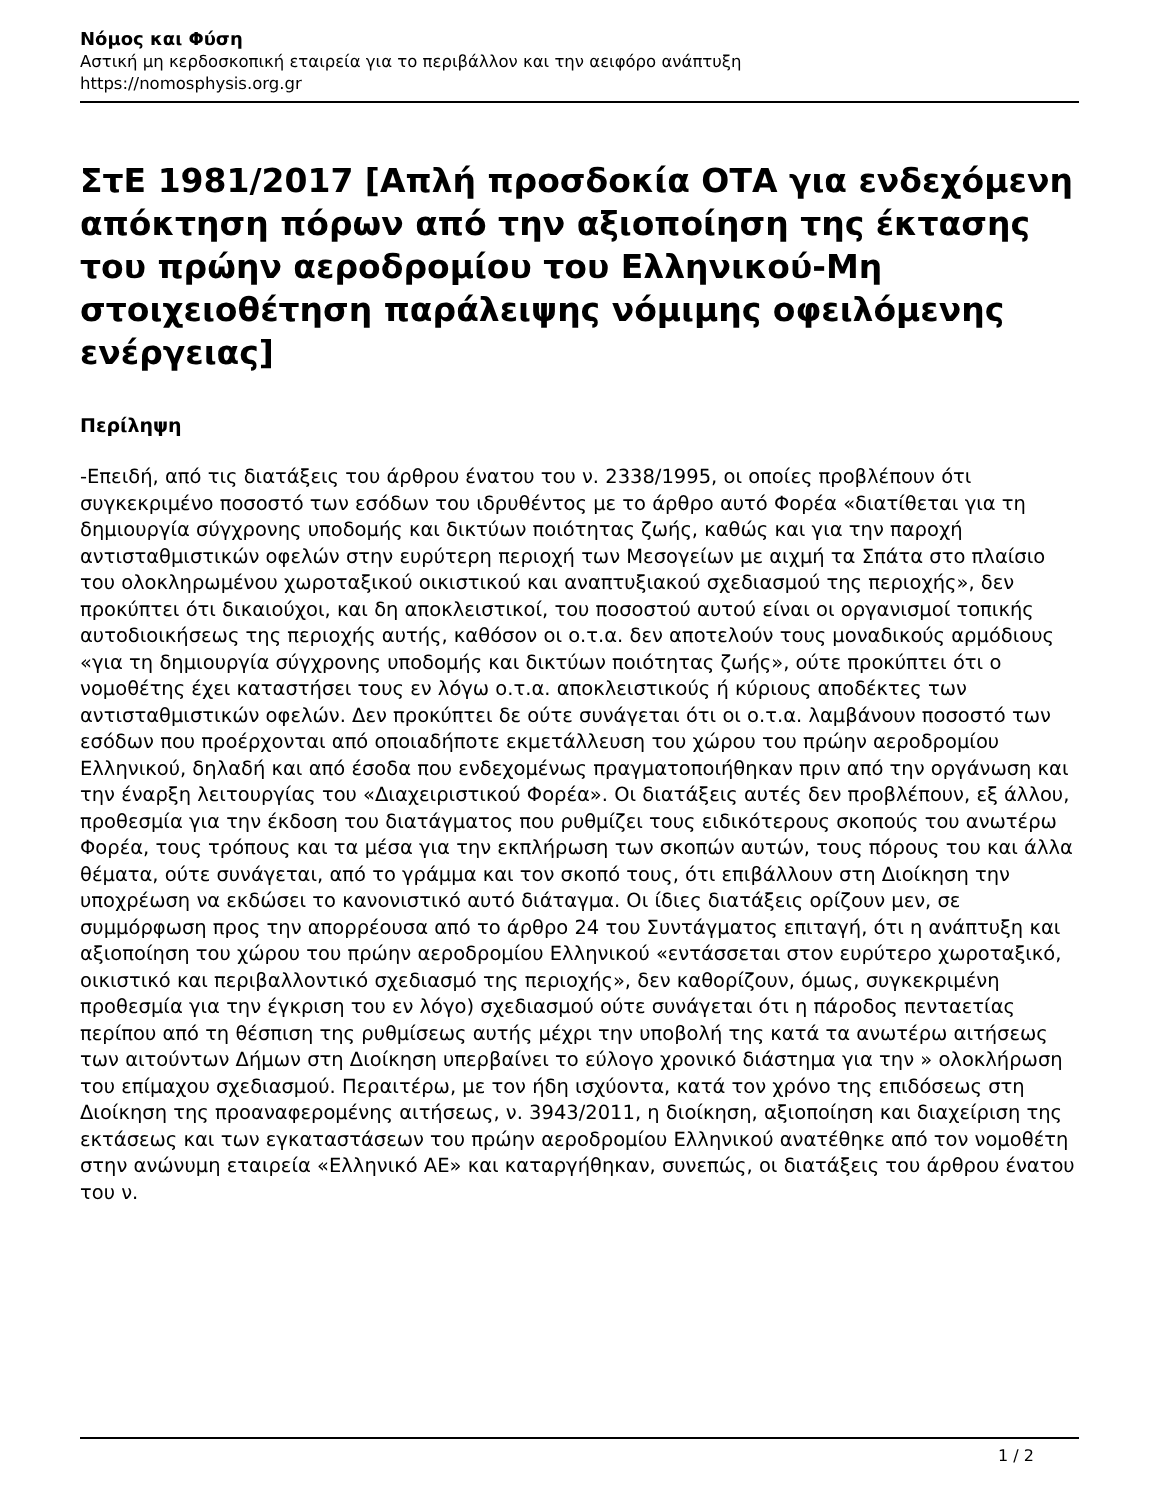Νόμος και Φύση
Αστική μη κερδοσκοπική εταιρεία για το περιβάλλον και την αειφόρο ανάπτυξη
https://nomosphysis.org.gr
ΣτΕ 1981/2017 [Απλή προσδοκία ΟΤΑ για ενδεχόμενη απόκτηση πόρων από την αξιοποίηση της έκτασης του πρώην αεροδρομίου του Ελληνικού-Μη στοιχειοθέτηση παράλειψης νόμιμης οφειλόμενης ενέργειας]
Περίληψη
-Επειδή, από τις διατάξεις του άρθρου ένατου του ν. 2338/1995, οι οποίες προβλέπουν ότι συγκεκριμένο ποσοστό των εσόδων του ιδρυθέντος με το άρθρο αυτό Φορέα «διατίθεται για τη δημιουργία σύγχρονης υποδομής και δικτύων ποιότητας ζωής, καθώς και για την παροχή αντισταθμιστικών οφελών στην ευρύτερη περιοχή των Μεσογείων με αιχμή τα Σπάτα στο πλαίσιο του ολοκληρωμένου χωροταξικού οικιστικού και αναπτυξιακού σχεδιασμού της περιοχής», δεν προκύπτει ότι δικαιούχοι, και δη αποκλειστικοί, του ποσοστού αυτού είναι οι οργανισμοί τοπικής αυτοδιοικήσεως της περιοχής αυτής, καθόσον οι ο.τ.α. δεν αποτελούν τους μοναδικούς αρμόδιους «για τη δημιουργία σύγχρονης υποδομής και δικτύων ποιότητας ζωής», ούτε προκύπτει ότι ο νομοθέτης έχει καταστήσει τους εν λόγω ο.τ.α. αποκλειστικούς ή κύριους αποδέκτες των αντισταθμιστικών οφελών. Δεν προκύπτει δε ούτε συνάγεται ότι οι ο.τ.α. λαμβάνουν ποσοστό των εσόδων που προέρχονται από οποιαδήποτε εκμετάλλευση του χώρου του πρώην αεροδρομίου Ελληνικού, δηλαδή και από έσοδα που ενδεχομένως πραγματοποιήθηκαν πριν από την οργάνωση και την έναρξη λειτουργίας του «Διαχειριστικού Φορέα». Οι διατάξεις αυτές δεν προβλέπουν, εξ άλλου, προθεσμία για την έκδοση του διατάγματος που ρυθμίζει τους ειδικότερους σκοπούς του ανωτέρω Φορέα, τους τρόπους και τα μέσα για την εκπλήρωση των σκοπών αυτών, τους πόρους του και άλλα θέματα, ούτε συνάγεται, από το γράμμα και τον σκοπό τους, ότι επιβάλλουν στη Διοίκηση την υποχρέωση να εκδώσει το κανονιστικό αυτό διάταγμα. Οι ίδιες διατάξεις ορίζουν μεν, σε συμμόρφωση προς την απορρέουσα από το άρθρο 24 του Συντάγματος επιταγή, ότι η ανάπτυξη και αξιοποίηση του χώρου του πρώην αεροδρομίου Ελληνικού «εντάσσεται στον ευρύτερο χωροταξικό, οικιστικό και περιβαλλοντικό σχεδιασμό της περιοχής», δεν καθορίζουν, όμως, συγκεκριμένη προθεσμία για την έγκριση του εν λόγο) σχεδιασμού ούτε συνάγεται ότι η πάροδος πενταετίας περίπου από τη θέσπιση της ρυθμίσεως αυτής μέχρι την υποβολή της κατά τα ανωτέρω αιτήσεως των αιτούντων Δήμων στη Διοίκηση υπερβαίνει το εύλογο χρονικό διάστημα για την » ολοκλήρωση του επίμαχου σχεδιασμού. Περαιτέρω, με τον ήδη ισχύοντα, κατά τον χρόνο της επιδόσεως στη Διοίκηση της προαναφερομένης αιτήσεως, ν. 3943/2011, η διοίκηση, αξιοποίηση και διαχείριση της εκτάσεως και των εγκαταστάσεων του πρώην αεροδρομίου Ελληνικού ανατέθηκε από τον νομοθέτη στην ανώνυμη εταιρεία «Ελληνικό ΑΕ» και καταργήθηκαν, συνεπώς, οι διατάξεις του άρθρου ένατου του ν.
1 / 2